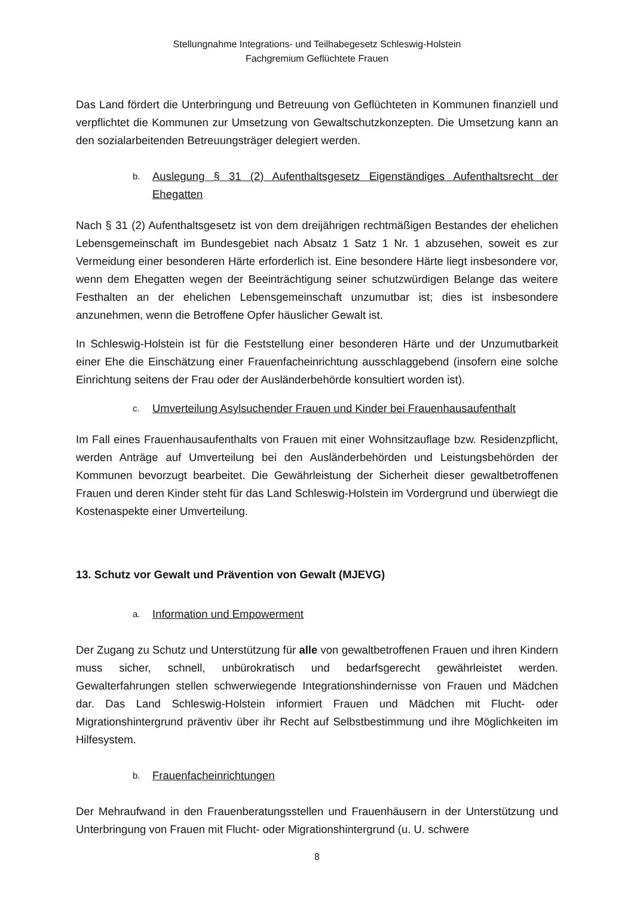Stellungnahme Integrations- und Teilhabegesetz Schleswig-Holstein
Fachgremium Geflüchtete Frauen
Das Land fördert die Unterbringung und Betreuung von Geflüchteten in Kommunen finanziell und verpflichtet die Kommunen zur Umsetzung von Gewaltschutzkonzepten. Die Umsetzung kann an den sozialarbeitenden Betreuungsträger delegiert werden.
b. Auslegung § 31 (2) Aufenthaltsgesetz Eigenständiges Aufenthaltsrecht der Ehegatten
Nach § 31 (2) Aufenthaltsgesetz ist von dem dreijährigen rechtmäßigen Bestandes der ehelichen Lebensgemeinschaft im Bundesgebiet nach Absatz 1 Satz 1 Nr. 1 abzusehen, soweit es zur Vermeidung einer besonderen Härte erforderlich ist. Eine besondere Härte liegt insbesondere vor, wenn dem Ehegatten wegen der Beeinträchtigung seiner schutzwürdigen Belange das weitere Festhalten an der ehelichen Lebensgemeinschaft unzumutbar ist; dies ist insbesondere anzunehmen, wenn die Betroffene Opfer häuslicher Gewalt ist.
In Schleswig-Holstein ist für die Feststellung einer besonderen Härte und der Unzumutbarkeit einer Ehe die Einschätzung einer Frauenfacheinrichtung ausschlaggebend (insofern eine solche Einrichtung seitens der Frau oder der Ausländerbehörde konsultiert worden ist).
c. Umverteilung Asylsuchender Frauen und Kinder bei Frauenhausaufenthalt
Im Fall eines Frauenhausaufenthalts von Frauen mit einer Wohnsitzauflage bzw. Residenzpflicht, werden Anträge auf Umverteilung bei den Ausländerbehörden und Leistungsbehörden der Kommunen bevorzugt bearbeitet. Die Gewährleistung der Sicherheit dieser gewaltbetroffenen Frauen und deren Kinder steht für das Land Schleswig-Holstein im Vordergrund und überwiegt die Kostenaspekte einer Umverteilung.
13. Schutz vor Gewalt und Prävention von Gewalt (MJEVG)
a. Information und Empowerment
Der Zugang zu Schutz und Unterstützung für alle von gewaltbetroffenen Frauen und ihren Kindern muss sicher, schnell, unbürokratisch und bedarfsgerecht gewährleistet werden. Gewalterfahrungen stellen schwerwiegende Integrationshindernisse von Frauen und Mädchen dar. Das Land Schleswig-Holstein informiert Frauen und Mädchen mit Flucht- oder Migrationshintergrund präventiv über ihr Recht auf Selbstbestimmung und ihre Möglichkeiten im Hilfesystem.
b. Frauenfacheinrichtungen
Der Mehraufwand in den Frauenberatungsstellen und Frauenhäusern in der Unterstützung und Unterbringung von Frauen mit Flucht- oder Migrationshintergrund (u. U. schwere
8